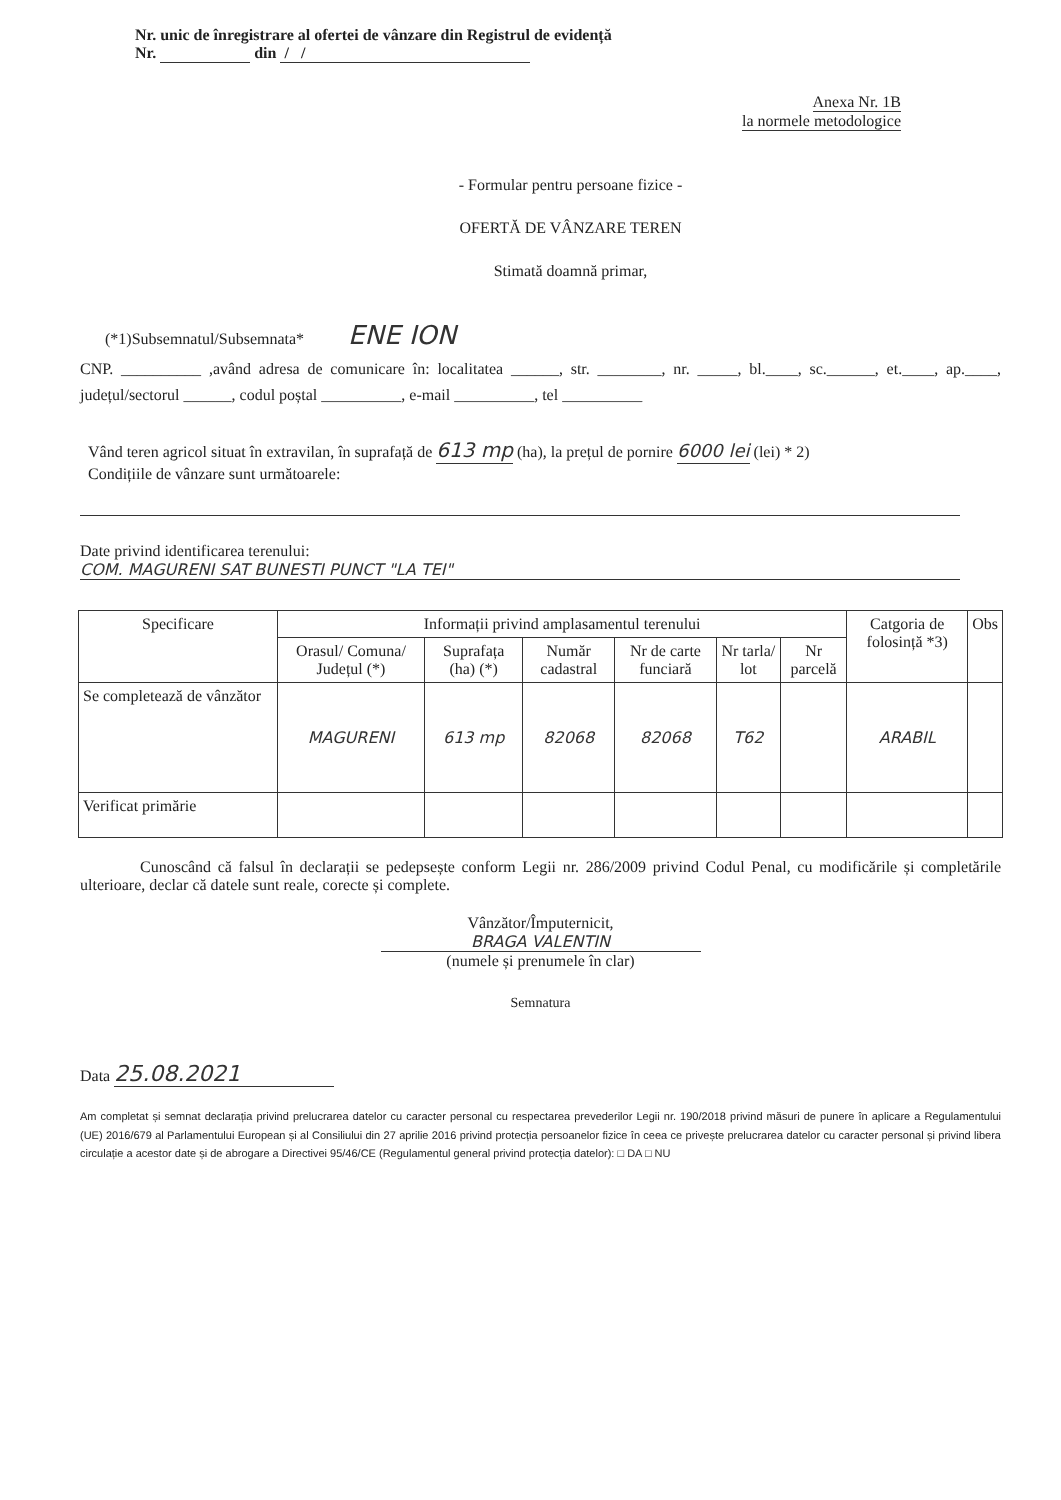Nr. unic de înregistrare al ofertei de vânzare din Registrul de evidență
Nr. din / /
Anexa Nr. 1B
la normele metodologice
- Formular pentru persoane fizice -
OFERTĂ DE VÂNZARE TEREN
Stimată doamnă primar,
(*1)Subsemnatul/Subsemnata* ENE ION
CNP. __________ ,având adresa de comunicare în: localitatea ______, str. ________, nr. _____, bl.____, sc.______, et.____, ap.____, județul/sectorul ______, codul poștal __________, e-mail __________, tel __________
Vând teren agricol situat în extravilan, în suprafață de 613 mp (ha), la prețul de pornire 6000 lei (lei) * 2)
Condițiile de vânzare sunt următoarele:
Date privind identificarea terenului:
COM. MAGURENI SAT BUNESTI PUNCT "LA TEI"
| Specificare | Informații privind amplasamentul terenului | | | | | | Catgoria de folosință *3) | Obs |
| --- | --- | --- | --- | --- | --- | --- | --- | --- |
| | Orasul/ Comuna/ Județul (*) | Suprafața (ha) (*) | Număr cadastral | Nr de carte funciară | Nr tarla/ lot | Nr parcelă | | |
| Se completează de vânzător | MAGURENI | 613 mp | 82068 | 82068 | T62 | | ARABIL | |
| Verificat primărie | | | | | | | | |
Cunoscând că falsul în declarații se pedepsește conform Legii nr. 286/2009 privind Codul Penal, cu modificările și completările ulterioare, declar că datele sunt reale, corecte și complete.
Vânzător/Împuternicit,
BRAGA VALENTIN
(numele și prenumele în clar)
Semnatura
Data 25.08.2021
Am completat și semnat declarația privind prelucrarea datelor cu caracter personal cu respectarea prevederilor Legii nr. 190/2018 privind măsuri de punere în aplicare a Regulamentului (UE) 2016/679 al Parlamentului European și al Consiliului din 27 aprilie 2016 privind protecția persoanelor fizice în ceea ce privește prelucrarea datelor cu caracter personal și privind libera circulație a acestor date și de abrogare a Directivei 95/46/CE (Regulamentul general privind protecția datelor): □ DA □ NU